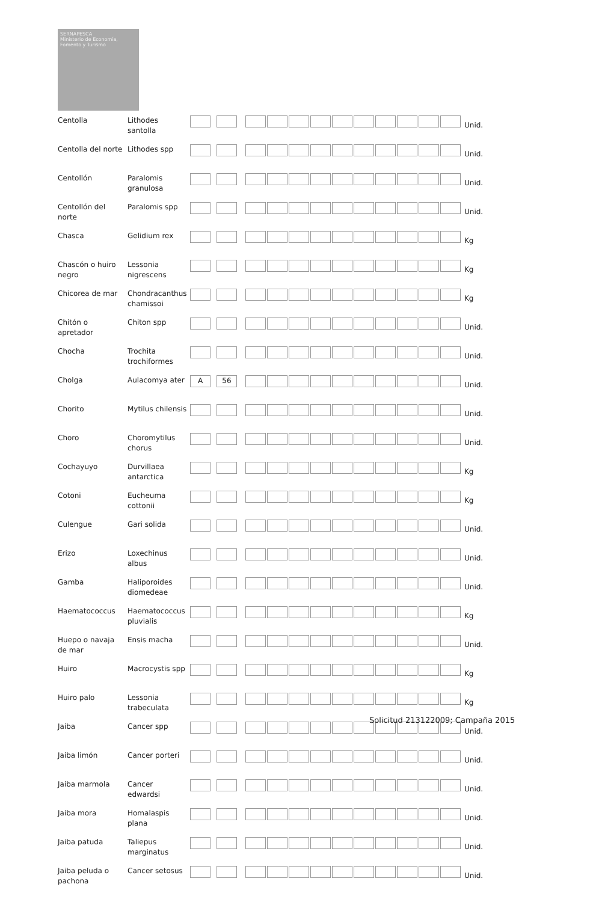SERNAPESCA
Ministerio de Economía, Fomento y Turismo
| Centolla | Lithodes santolla | | | Unid. |
| Centolla del norte | Lithodes spp | | | Unid. |
| Centollón | Paralomis granulosa | | | Unid. |
| Centollón del norte | Paralomis spp | | | Unid. |
| Chasca | Gelidium rex | | | Kg |
| Chascón o huiro negro | Lessonia nigrescens | | | Kg |
| Chicorea de mar | Chondracanthus chamissoi | | | Kg |
| Chitón o apretador | Chiton spp | | | Unid. |
| Chocha | Trochita trochiformes | | | Unid. |
| Cholga | Aulacomya ater | A 56 | | Unid. |
| Chorito | Mytilus chilensis | | | Unid. |
| Choro | Choromytilus chorus | | | Unid. |
| Cochayuyo | Durvillaea antarctica | | | Kg |
| Cotoni | Eucheuma cottonii | | | Kg |
| Culengue | Gari solida | | | Unid. |
| Erizo | Loxechinus albus | | | Unid. |
| Gamba | Haliporoides diomedeae | | | Unid. |
| Haematococcus | Haematococcus pluvialis | | | Kg |
| Huepo o navaja de mar | Ensis macha | | | Unid. |
| Huiro | Macrocystis spp | | | Kg |
| Huiro palo | Lessonia trabeculata | | | Kg |
| Jaiba | Cancer spp | | | Unid. |
| Jaiba limón | Cancer porteri | | | Unid. |
| Jaiba marmola | Cancer edwardsi | | | Unid. |
| Jaiba mora | Homalaspis plana | | | Unid. |
| Jaiba patuda | Taliepus marginatus | | | Unid. |
| Jaiba peluda o pachona | Cancer setosus | | | Unid. |
Solicitud 213122009; Campaña 2015